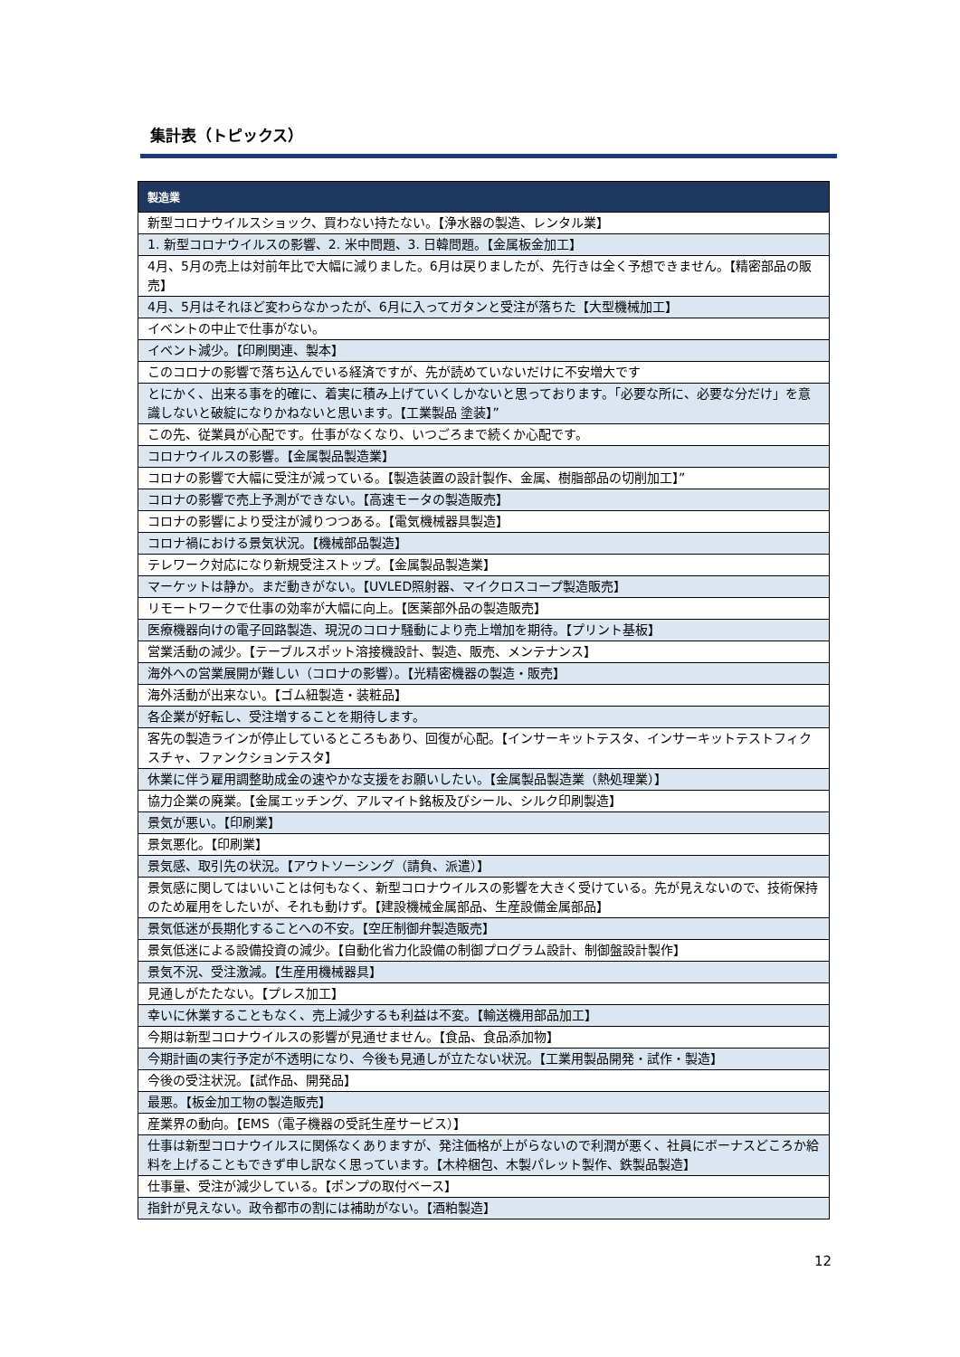集計表（トピックス）
| 製造業 |
| --- |
| 新型コロナウイルスショック、買わない持たない。【浄水器の製造、レンタル業】 |
| 1. 新型コロナウイルスの影響、2. 米中問題、3. 日韓問題。【金属板金加工】 |
| 4月、5月の売上は対前年比で大幅に減りました。6月は戻りましたが、先行きは全く予想できません。【精密部品の販売】 |
| 4月、5月はそれほど変わらなかったが、6月に入ってガタンと受注が落ちた【大型機械加工】 |
| イベントの中止で仕事がない。 |
| イベント減少。【印刷関連、製本】 |
| このコロナの影響で落ち込んでいる経済ですが、先が読めていないだけに不安増大です |
| とにかく、出来る事を的確に、着実に積み上げていくしかないと思っております。「必要な所に、必要な分だけ」を意識しないと破綻になりかねないと思います。【工業製品 塗装】” |
| この先、従業員が心配です。仕事がなくなり、いつごろまで続くか心配です。 |
| コロナウイルスの影響。【金属製品製造業】 |
| コロナの影響で大幅に受注が減っている。【製造装置の設計製作、金属、樹脂部品の切削加工】” |
| コロナの影響で売上予測ができない。【高速モータの製造販売】 |
| コロナの影響により受注が減りつつある。【電気機械器具製造】 |
| コロナ禍における景気状況。【機械部品製造】 |
| テレワーク対応になり新規受注ストップ。【金属製品製造業】 |
| マーケットは静か。まだ動きがない。【UVLED照射器、マイクロスコープ製造販売】 |
| リモートワークで仕事の効率が大幅に向上。【医薬部外品の製造販売】 |
| 医療機器向けの電子回路製造、現況のコロナ騒動により売上増加を期待。【プリント基板】 |
| 営業活動の減少。【テーブルスポット溶接機設計、製造、販売、メンテナンス】 |
| 海外への営業展開が難しい（コロナの影響）。【光精密機器の製造・販売】 |
| 海外活動が出来ない。【ゴム紐製造・装粧品】 |
| 各企業が好転し、受注増することを期待します。 |
| 客先の製造ラインが停止しているところもあり、回復が心配。【インサーキットテスタ、インサーキットテストフィクスチャ、ファンクションテスタ】 |
| 休業に伴う雇用調整助成金の速やかな支援をお願いしたい。【金属製品製造業（熱処理業）】 |
| 協力企業の廃業。【金属エッチング、アルマイト銘板及びシール、シルク印刷製造】 |
| 景気が悪い。【印刷業】 |
| 景気悪化。【印刷業】 |
| 景気感、取引先の状況。【アウトソーシング（請負、派遣）】 |
| 景気感に関してはいいことは何もなく、新型コロナウイルスの影響を大きく受けている。先が見えないので、技術保持のため雇用をしたいが、それも動けず。【建設機械金属部品、生産設備金属部品】 |
| 景気低迷が長期化することへの不安。【空圧制御弁製造販売】 |
| 景気低迷による設備投資の減少。【自動化省力化設備の制御プログラム設計、制御盤設計製作】 |
| 景気不況、受注激減。【生産用機械器具】 |
| 見通しがたたない。【プレス加工】 |
| 幸いに休業することもなく、売上減少するも利益は不変。【輸送機用部品加工】 |
| 今期は新型コロナウイルスの影響が見通せません。【食品、食品添加物】 |
| 今期計画の実行予定が不透明になり、今後も見通しが立たない状況。【工業用製品開発・試作・製造】 |
| 今後の受注状況。【試作品、開発品】 |
| 最悪。【板金加工物の製造販売】 |
| 産業界の動向。【EMS（電子機器の受託生産サービス）】 |
| 仕事は新型コロナウイルスに関係なくありますが、発注価格が上がらないので利潤が悪く、社員にボーナスどころか給料を上げることもできず申し訳なく思っています。【木枠梱包、木製パレット製作、鉄製品製造】 |
| 仕事量、受注が減少している。【ポンプの取付ベース】 |
| 指針が見えない。政令都市の割には補助がない。【酒粕製造】 |
12